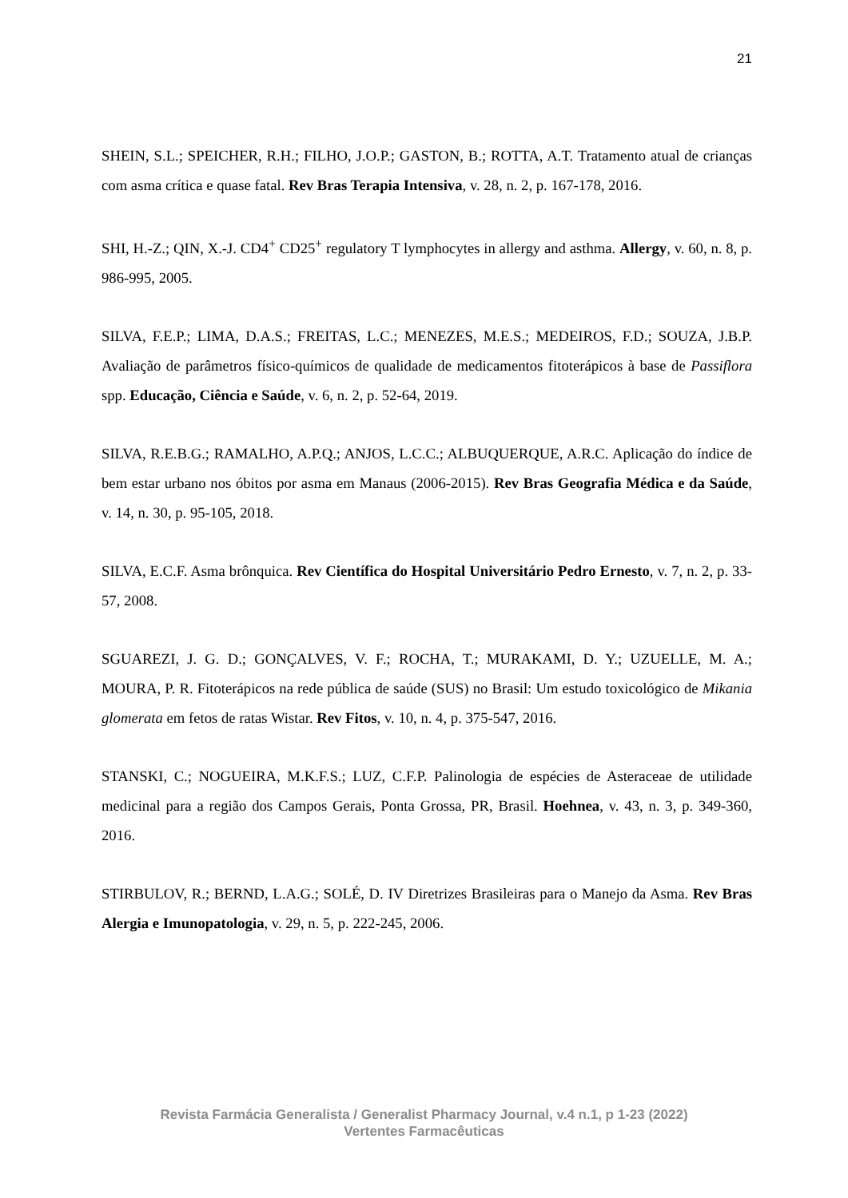21
SHEIN, S.L.; SPEICHER, R.H.; FILHO, J.O.P.; GASTON, B.; ROTTA, A.T. Tratamento atual de crianças com asma crítica e quase fatal. Rev Bras Terapia Intensiva, v. 28, n. 2, p. 167-178, 2016.
SHI, H.-Z.; QIN, X.-J. CD4<sup>+</sup> CD25<sup>+</sup> regulatory T lymphocytes in allergy and asthma. Allergy, v. 60, n. 8, p. 986-995, 2005.
SILVA, F.E.P.; LIMA, D.A.S.; FREITAS, L.C.; MENEZES, M.E.S.; MEDEIROS, F.D.; SOUZA, J.B.P. Avaliação de parâmetros físico-químicos de qualidade de medicamentos fitoterápicos à base de Passiflora spp. Educação, Ciência e Saúde, v. 6, n. 2, p. 52-64, 2019.
SILVA, R.E.B.G.; RAMALHO, A.P.Q.; ANJOS, L.C.C.; ALBUQUERQUE, A.R.C. Aplicação do índice de bem estar urbano nos óbitos por asma em Manaus (2006-2015). Rev Bras Geografia Médica e da Saúde, v. 14, n. 30, p. 95-105, 2018.
SILVA, E.C.F. Asma brônquica. Rev Científica do Hospital Universitário Pedro Ernesto, v. 7, n. 2, p. 33-57, 2008.
SGUAREZI, J. G. D.; GONÇALVES, V. F.; ROCHA, T.; MURAKAMI, D. Y.; UZUELLE, M. A.; MOURA, P. R. Fitoterápicos na rede pública de saúde (SUS) no Brasil: Um estudo toxicológico de Mikania glomerata em fetos de ratas Wistar. Rev Fitos, v. 10, n. 4, p. 375-547, 2016.
STANSKI, C.; NOGUEIRA, M.K.F.S.; LUZ, C.F.P. Palinologia de espécies de Asteraceae de utilidade medicinal para a região dos Campos Gerais, Ponta Grossa, PR, Brasil. Hoehnea, v. 43, n. 3, p. 349-360, 2016.
STIRBULOV, R.; BERND, L.A.G.; SOLÉ, D. IV Diretrizes Brasileiras para o Manejo da Asma. Rev Bras Alergia e Imunopatologia, v. 29, n. 5, p. 222-245, 2006.
Revista Farmácia Generalista / Generalist Pharmacy Journal, v.4 n.1, p 1-23 (2022)
Vertentes Farmacêuticas